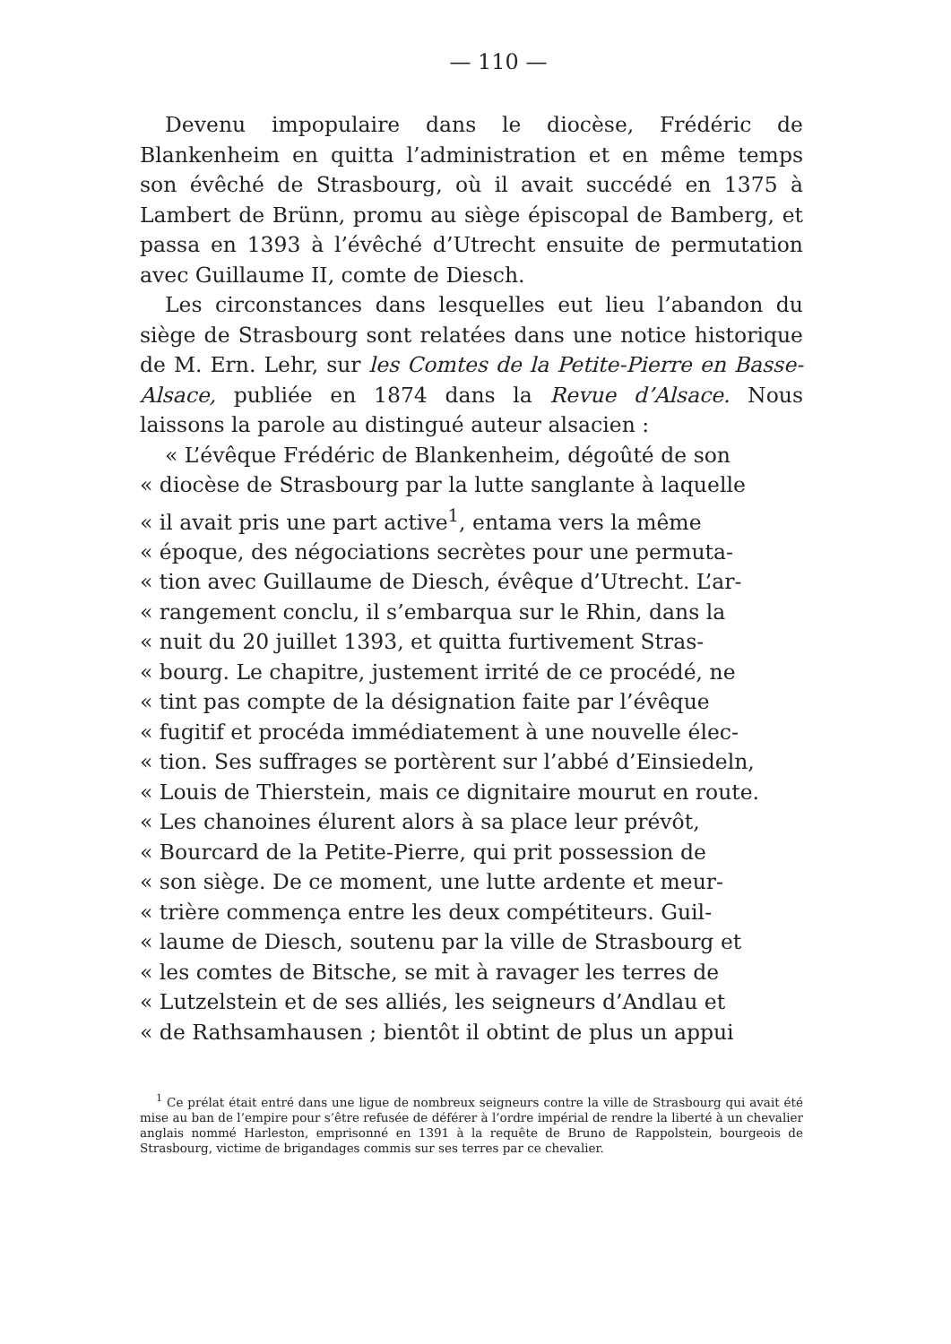— 110 —
Devenu impopulaire dans le diocèse, Frédéric de Blankenheim en quitta l’administration et en même temps son évêché de Strasbourg, où il avait succédé en 1375 à Lambert de Brünn, promu au siège épiscopal de Bamberg, et passa en 1393 à l’évêché d’Utrecht ensuite de permutation avec Guillaume II, comte de Diesch.
Les circonstances dans lesquelles eut lieu l’abandon du siège de Strasbourg sont relatées dans une notice historique de M. Ern. Lehr, sur les Comtes de la Petite-Pierre en Basse-Alsace, publiée en 1874 dans la Revue d’Alsace. Nous laissons la parole au distingué auteur alsacien :
« L’évêque Frédéric de Blankenheim, dégoûté de son
« diocèse de Strasbourg par la lutte sanglante à laquelle
« il avait pris une part active<sup>1</sup>, entama vers la même
« époque, des négociations secrètes pour une permuta-
« tion avec Guillaume de Diesch, évêque d’Utrecht. L’ar-
« rangement conclu, il s’embarqua sur le Rhin, dans la
« nuit du 20 juillet 1393, et quitta furtivement Stras-
« bourg. Le chapitre, justement irrité de ce procédé, ne
« tint pas compte de la désignation faite par l’évêque
« fugitif et procéda immédiatement à une nouvelle élec-
« tion. Ses suffrages se portèrent sur l’abbé d’Einsiedeln,
« Louis de Thierstein, mais ce dignitaire mourut en route.
« Les chanoines élurent alors à sa place leur prévôt,
« Bourcard de la Petite-Pierre, qui prit possession de
« son siège. De ce moment, une lutte ardente et meur-
« trière commença entre les deux compétiteurs. Guil-
« laume de Diesch, soutenu par la ville de Strasbourg et
« les comtes de Bitsche, se mit à ravager les terres de
« Lutzelstein et de ses alliés, les seigneurs d’Andlau et
« de Rathsamhausen ; bientôt il obtint de plus un appui
<sup>1</sup> Ce prélat était entré dans une ligue de nombreux seigneurs contre la ville de Strasbourg qui avait été mise au ban de l’empire pour s’être refusée de déférer à l’ordre impérial de rendre la liberté à un chevalier anglais nommé Harleston, emprisonné en 1391 à la requête de Bruno de Rappolstein, bourgeois de Strasbourg, victime de brigandages commis sur ses terres par ce chevalier.